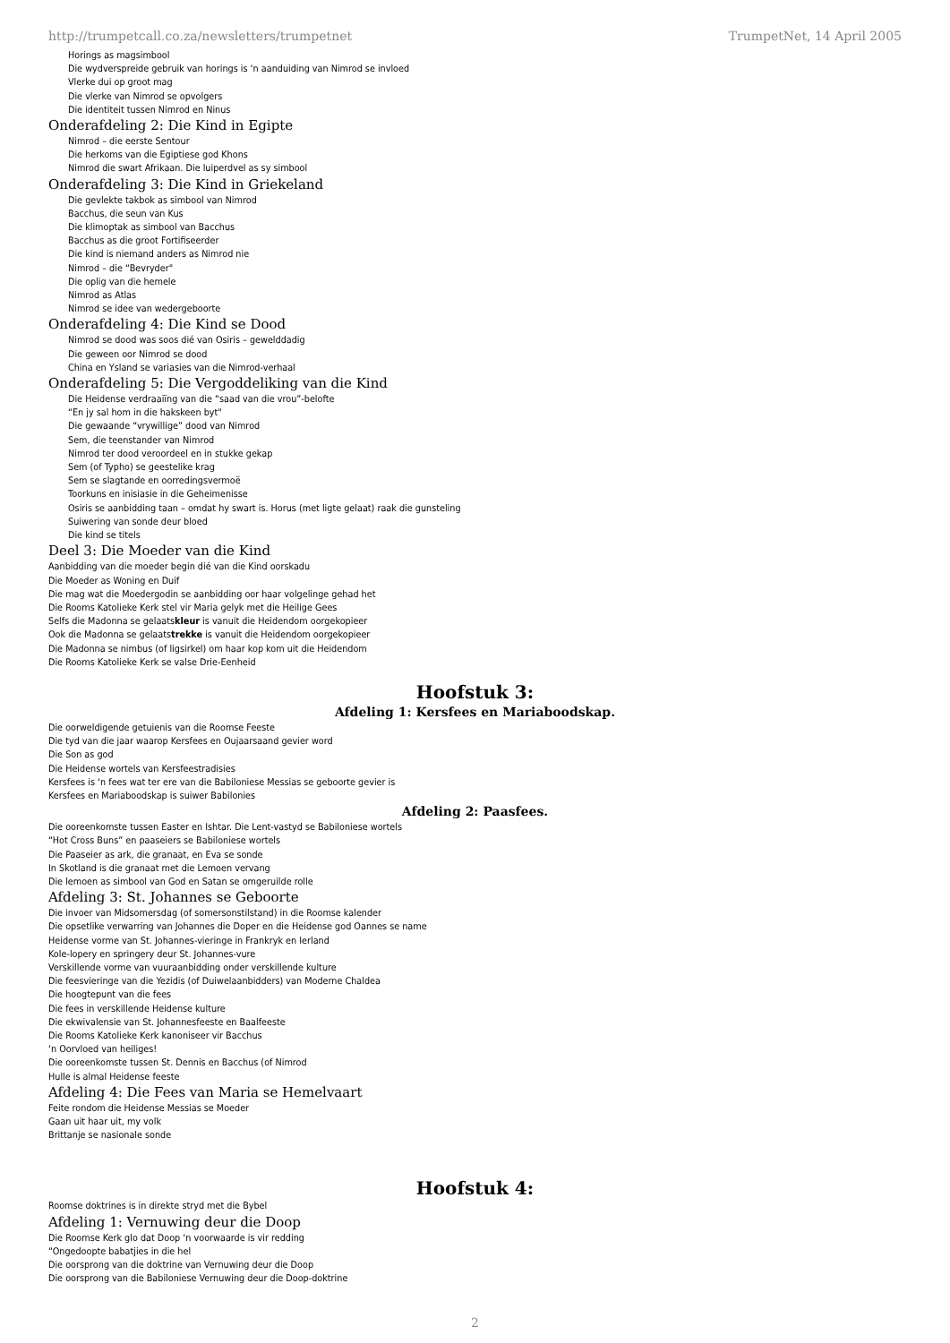http://trumpetcall.co.za/newsletters/trumpetnet TrumpetNet, 14 April 2005
Horings as magsimbool
Die wydverspreide gebruik van horings is ‘n aanduiding van Nimrod se invloed
Vlerke dui op groot mag
Die vlerke van Nimrod se opvolgers
Die identiteit tussen Nimrod en Ninus
Onderafdeling 2: Die Kind in Egipte
Nimrod – die eerste Sentour
Die herkoms van die Egiptiese god Khons
Nimrod die swart Afrikaan. Die luiperdvel as sy simbool
Onderafdeling 3: Die Kind in Griekeland
Die gevlekte takbok as simbool van Nimrod
Bacchus, die seun van Kus
Die klimoptak as simbool van Bacchus
Bacchus as die groot Fortifiseerder
Die kind is niemand anders as Nimrod nie
Nimrod – die “Bevryder"
Die oplig van die hemele
Nimrod as Atlas
Nimrod se idee van wedergeboorte
Onderafdeling 4: Die Kind se Dood
Nimrod se dood was soos dié van Osiris – gewelddadig
Die geween oor Nimrod se dood
China en Ysland se variasies van die Nimrod-verhaal
Onderafdeling 5: Die Vergoddeliking van die Kind
Die Heidense verdraaiïng van die “saad van die vrou”-belofte
“En jy sal hom in die hakskeen byt"
Die gewaande “vrywillige” dood van Nimrod
Sem, die teenstander van Nimrod
Nimrod ter dood veroordeel en in stukke gekap
Sem (of Typho) se geestelike krag
Sem se slagtande en oorredingsvermoë
Toorkuns en inisiasie in die Geheimenisse
Osiris se aanbidding taan – omdat hy swart is. Horus (met ligte gelaat) raak die gunsteling
Suiwering van sonde deur bloed
Die kind se titels
Deel 3: Die Moeder van die Kind
Aanbidding van die moeder begin dié van die Kind oorskadu
Die Moeder as Woning en Duif
Die mag wat die Moedergodin se aanbidding oor haar volgelinge gehad het
Die Rooms Katolieke Kerk stel vir Maria gelyk met die Heilige Gees
Selfs die Madonna se gelaatskleur is vanuit die Heidendom oorgekopieer
Ook die Madonna se gelaatstrekke is vanuit die Heidendom oorgekopieer
Die Madonna se nimbus (of ligsirkel) om haar kop kom uit die Heidendom
Die Rooms Katolieke Kerk se valse Drie-Eenheid
Hoofstuk 3:
Afdeling 1: Kersfees en Mariaboodskap.
Die oorweldigende getuienis van die Roomse Feeste
Die tyd van die jaar waarop Kersfees en Oujaarsaand gevier word
Die Son as god
Die Heidense wortels van Kersfeestradisies
Kersfees is ‘n fees wat ter ere van die Babiloniese Messias se geboorte gevier is
Kersfees en Mariaboodskap is suiwer Babilonies
Afdeling 2: Paasfees.
Die ooreenkomste tussen Easter en Ishtar. Die Lent-vastyd se Babiloniese wortels
“Hot Cross Buns” en paaseiers se Babiloniese wortels
Die Paaseier as ark, die granaat, en Eva se sonde
In Skotland is die granaat met die Lemoen vervang
Die lemoen as simbool van God en Satan se omgeruilde rolle
Afdeling 3: St. Johannes se Geboorte
Die invoer van Midsomersdag (of somersonstilstand) in die Roomse kalender
Die opsetlike verwarring van Johannes die Doper en die Heidense god Oannes se name
Heidense vorme van St. Johannes-vieringe in Frankryk en Ierland
Kole-lopery en springery deur St. Johannes-vure
Verskillende vorme van vuuraanbidding onder verskillende kulture
Die feesvieringe van die Yezidis (of Duiwelaanbidders) van Moderne Chaldea
Die hoogtepunt van die fees
Die fees in verskillende Heidense kulture
Die ekwivalensie van St. Johannesfeeste en Baalfeeste
Die Rooms Katolieke Kerk kanoniseer vir Bacchus
‘n Oorvloed van heiliges!
Die ooreenkomste tussen St. Dennis en Bacchus (of Nimrod
Hulle is almal Heidense feeste
Afdeling 4: Die Fees van Maria se Hemelvaart
Feite rondom die Heidense Messias se Moeder
Gaan uit haar uit, my volk
Brittanje se nasionale sonde
Hoofstuk 4:
Roomse doktrines is in direkte stryd met die Bybel
Afdeling 1: Vernuwing deur die Doop
Die Roomse Kerk glo dat Doop ‘n voorwaarde is vir redding
“Ongedoopte babatjies in die hel
Die oorsprong van die doktrine van Vernuwing deur die Doop
Die oorsprong van die Babiloniese Vernuwing deur die Doop-doktrine
2